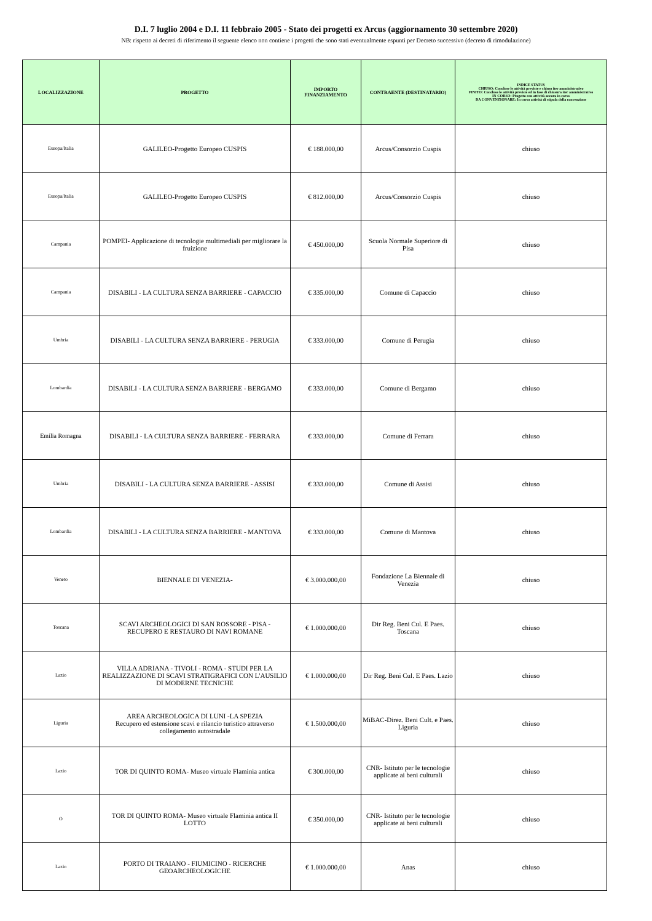D.I. 7 luglio 2004 e D.I. 11 febbraio 2005 - Stato dei progetti ex Arcus (aggiornamento 30 settembre 2020)
NB: rispetto ai decreti di riferimento il seguente elenco non contiene i progetti che sono stati eventualmente espunti per Decreto successivo (decreto di rimodulazione)
| LOCALIZZAZIONE | PROGETTO | IMPORTO FINANZIAMENTO | CONTRAENTE (DESTINATARIO) | INDICE STATUS CHIUSO: Concluse le attività previste e chiuso iter amministrativo FINITO: Concluse le attività previste ed in fase di chiusura iter amministrativo IN CORSO: Progetto con attività ancora in corso DA CONVENZIONARE: In corso attività di stipula della convenzione |
| --- | --- | --- | --- | --- |
| Europa/Italia | GALILEO-Progetto Europeo CUSPIS | € 188.000,00 | Arcus/Consorzio Cuspis | chiuso |
| Europa/Italia | GALILEO-Progetto Europeo CUSPIS | € 812.000,00 | Arcus/Consorzio Cuspis | chiuso |
| Campania | POMPEI- Applicazione di tecnologie multimediali per migliorare la fruizione | € 450.000,00 | Scuola Normale Superiore di Pisa | chiuso |
| Campania | DISABILI - LA CULTURA SENZA BARRIERE - CAPACCIO | € 335.000,00 | Comune di Capaccio | chiuso |
| Umbria | DISABILI - LA CULTURA SENZA BARRIERE - PERUGIA | € 333.000,00 | Comune di Perugia | chiuso |
| Lombardia | DISABILI - LA CULTURA SENZA BARRIERE - BERGAMO | € 333.000,00 | Comune di Bergamo | chiuso |
| Emilia Romagna | DISABILI - LA CULTURA SENZA BARRIERE - FERRARA | € 333.000,00 | Comune di Ferrara | chiuso |
| Umbria | DISABILI - LA CULTURA SENZA BARRIERE - ASSISI | € 333.000,00 | Comune di Assisi | chiuso |
| Lombardia | DISABILI - LA CULTURA SENZA BARRIERE - MANTOVA | € 333.000,00 | Comune di Mantova | chiuso |
| Veneto | BIENNALE DI VENEZIA- | € 3.000.000,00 | Fondazione La Biennale di Venezia | chiuso |
| Toscana | SCAVI ARCHEOLOGICI DI SAN ROSSORE - PISA - RECUPERO E RESTAURO DI NAVI ROMANE | € 1.000.000,00 | Dir Reg. Beni Cul. E Paes. Toscana | chiuso |
| Lazio | VILLA ADRIANA - TIVOLI - ROMA - STUDI PER LA REALIZZAZIONE DI SCAVI STRATIGRAFICI CON L'AUSILIO DI MODERNE TECNICHE | € 1.000.000,00 | Dir Reg. Beni Cul. E Paes. Lazio | chiuso |
| Liguria | AREA ARCHEOLOGICA DI LUNI -LA SPEZIA Recupero ed estensione scavi e rilancio turistico attraverso collegamento autostradale | € 1.500.000,00 | MiBAC-Direz. Beni Cult. e Paes. Liguria | chiuso |
| Lazio | TOR DI QUINTO ROMA- Museo virtuale Flaminia antica | € 300.000,00 | CNR- Istituto per le tecnologie applicate ai beni culturali | chiuso |
| O | TOR DI QUINTO ROMA- Museo virtuale Flaminia antica II LOTTO | € 350.000,00 | CNR- Istituto per le tecnologie applicate ai beni culturali | chiuso |
| Lazio | PORTO DI TRAIANO - FIUMICINO - RICERCHE GEOARCHEOLOGICHE | € 1.000.000,00 | Anas | chiuso |